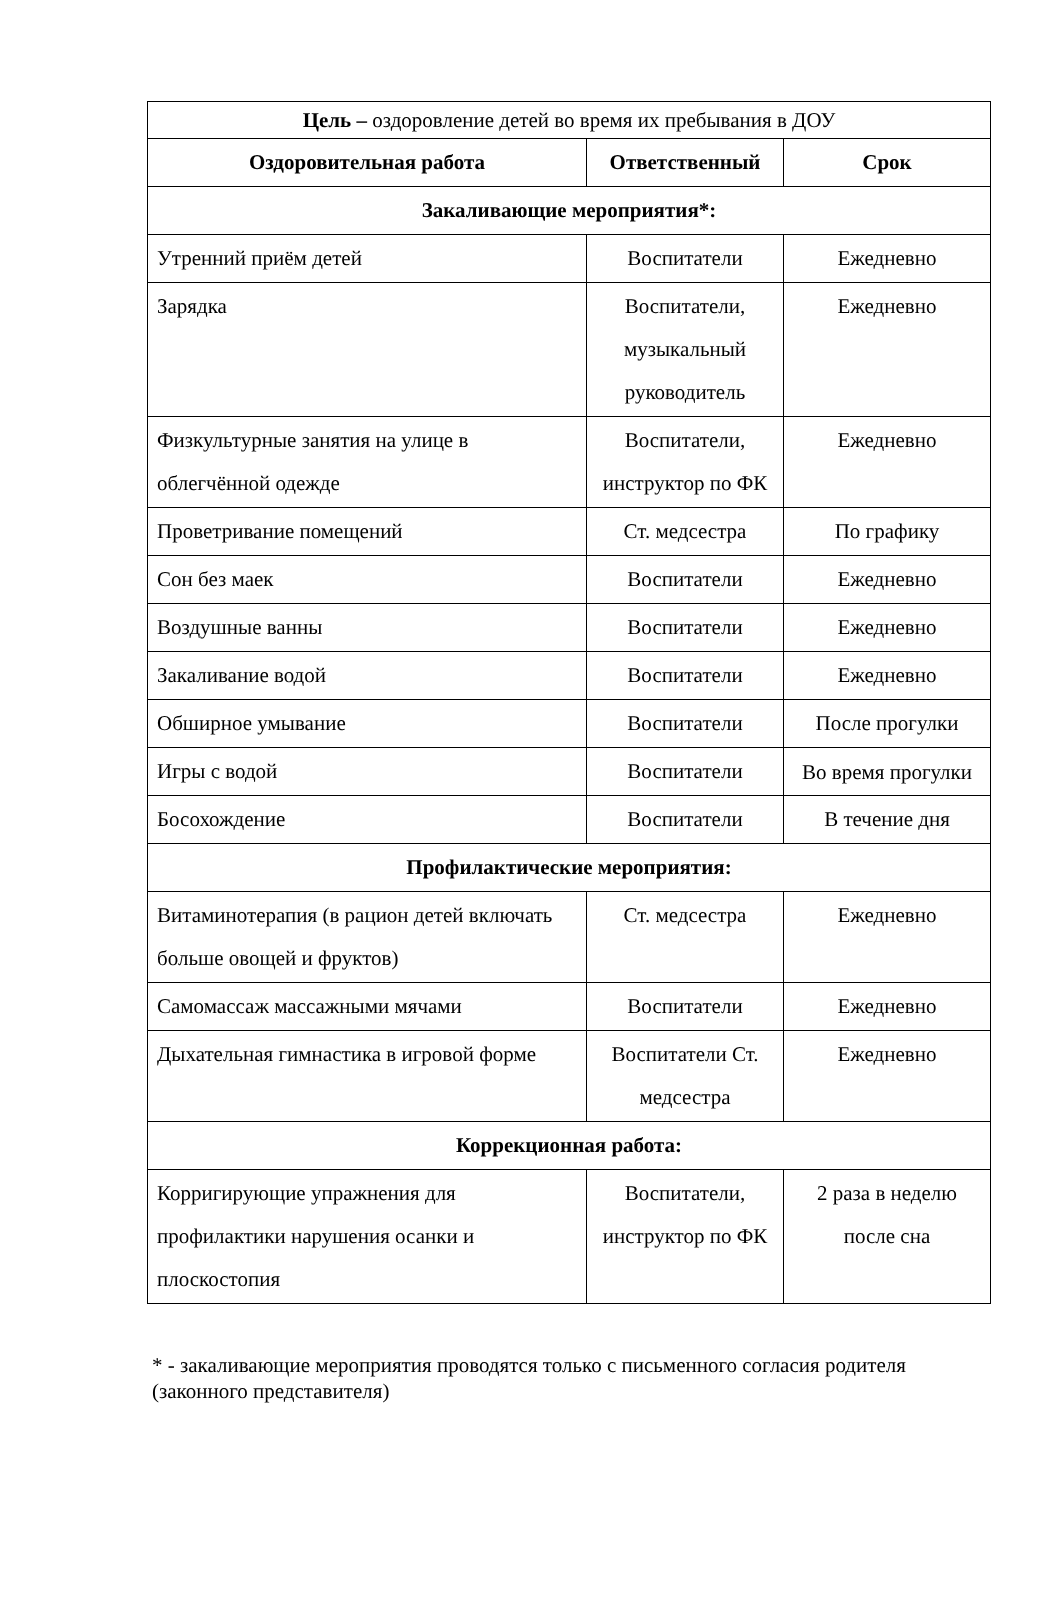| Цель – оздоровление детей во время их пребывания в ДОУ | | |
| Оздоровительная работа | Ответственный | Срок |
| Закаливающие мероприятия*: | | |
| Утренний приём детей | Воспитатели | Ежедневно |
| Зарядка | Воспитатели, музыкальный руководитель | Ежедневно |
| Физкультурные занятия на улице в облегчённой одежде | Воспитатели, инструктор по ФК | Ежедневно |
| Проветривание помещений | Ст. медсестра | По графику |
| Сон без маек | Воспитатели | Ежедневно |
| Воздушные ванны | Воспитатели | Ежедневно |
| Закаливание водой | Воспитатели | Ежедневно |
| Обширное умывание | Воспитатели | После прогулки |
| Игры с водой | Воспитатели | Во время прогулки |
| Босохождение | Воспитатели | В течение дня |
| Профилактические мероприятия: | | |
| Витаминотерапия (в рацион детей включать больше овощей и фруктов) | Ст. медсестра | Ежедневно |
| Самомассаж массажными мячами | Воспитатели | Ежедневно |
| Дыхательная гимнастика в игровой форме | Воспитатели Ст. медсестра | Ежедневно |
| Коррекционная работа: | | |
| Корригирующие упражнения для профилактики нарушения осанки и плоскостопия | Воспитатели, инструктор по ФК | 2 раза в неделю после сна |
* - закаливающие мероприятия проводятся только с письменного согласия родителя (законного представителя)